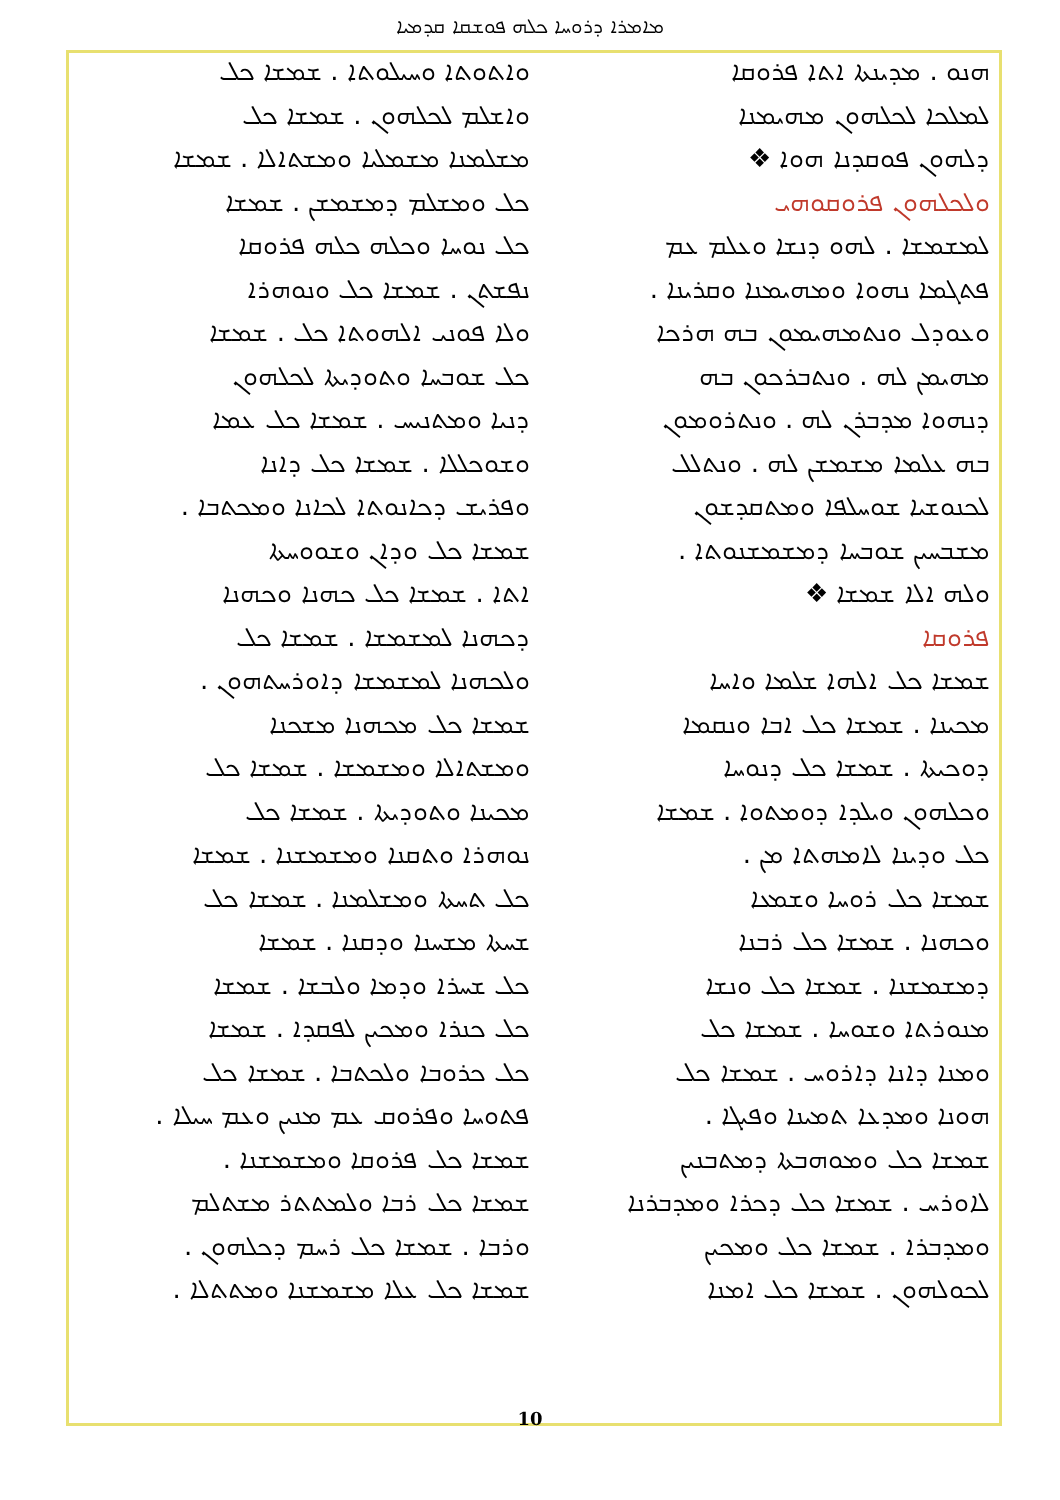ܡܐܡܪܐ ܕܪܘܚܐ ܟܠܗ ܦܘܫܩܐ ܩܕܡܝܐ
ܗܢܘ . ܡܕܝܢܬܐ ܐܬܐ ܦܪܘܩܐ
ܠܡܠܟܐ ܠܟܠܗܘܢ ܡܗܝܡܢܐ
ܕܠܗܘܢ ܦܘܩܕܢܐ ܗܘܐ ❖
ܘܠܟܠܗܘܢ ܦܪܘܩܘܗܝ
ܠܡܫܡܫܐ . ܠܗܘ ܕܢܫܐ ܘܥܠܡ ܥܡ
ܦܬܓܡܐ ܢܗܘܐ ܘܡܗܝܡܢܐ ܘܩܪܝܢܐ .
ܘܥܘܕܠ ܘܢܬܡܗܝܡܘܢ ܒܗ ܗܪܟܐ
ܡܗܝܡܢ ܠܗ . ܘܢܬܒܪܟܘܢ ܒܗ
ܕܢܗܘܐ ܡܕܒܪܢ ܠܗ . ܘܢܬܪܘܡܘܢ
ܒܗ ܥܠܡܐ ܡܫܡܫܢ ܠܗ . ܘܢܬܠܠ
ܠܟܢܘܫܝܐ ܫܘܚܠܦܐ ܘܡܬܩܕܫܘܢ
ܡܫܒܚܝܢ ܫܘܒܚܐ ܕܡܫܡܫܢܘܬܐ .
ܘܠܗ ܐܠܐ ܫܡܫܐ ❖
ܦܪܘܩܐ
ܫܡܫܐ ܟܠ ܐܠܗܐ ܫܠܡܐ ܘܐܚܐ
ܡܟܝܢܐ . ܫܡܫܐ ܟܠ ܐܒܐ ܘܢܩܡܐ
ܕܘܟܝܬܐ . ܫܡܫܐ ܟܠ ܕܢܘܚܐ
ܘܟܠܗܘܢ ܘܝܠܕܐ ܕܘܡܬܘܐ . ܫܡܫܐ
ܟܠ ܘܕܝܢܐ ܠܐܡܗܬܐ ܡܢ .
ܫܡܫܐ ܟܠ ܪܘܚܐ ܘܫܡܥܐ
ܘܟܗܢܐ . ܫܡܫܐ ܟܠ ܪܒܢܐ
ܕܡܫܡܫܢܐ . ܫܡܫܐ ܟܠ ܘܢܫܐ
ܡܢܘܪܬܐ ܘܫܘܚܐ . ܫܡܫܐ ܟܠ
ܘܡܢܐ ܕܐܢܐ ܕܐܪܘܚ . ܫܡܫܐ ܟܠ
ܗܘܢܐ ܘܡܕܥܐ ܬܡܝܢܐ ܘܦܝܓܐ .
ܫܡܫܐ ܟܠ ܘܡܘܗܒܬܐ ܕܡܬܒܢܝܢ
ܠܐܘܪܚ . ܫܡܫܐ ܟܠ ܕܟܪܐ ܘܡܕܒܪܢܐ
ܘܡܕܒܪܐ . ܫܡܫܐ ܟܠ ܘܡܟܝܢ
ܠܟܘܠܗܘܢ . ܫܡܫܐ ܟܠ ܐܡܢܐ
ܘܐܬܘܬܐ ܘܚܝܠܘܬܐ . ܫܡܫܐ ܟܠ
ܘܐܫܠܡ ܠܟܠܗܘܢ . ܫܡܫܐ ܟܠ
ܡܫܠܡܢܐ ܡܫܡܠܝܐ ܘܡܫܬܐܠܐ . ܫܡܫܐ
ܟܠ ܘܡܫܠܡ ܕܡܫܡܫܢ . ܫܡܫܐ
ܟܠ ܢܘܚܐ ܘܟܠܗ ܟܠܗ ܦܪܘܩܐ
ܢܦܫܬܢ . ܫܡܫܐ ܟܠ ܘܢܘܗܪܐ
ܘܠܐ ܦܘܢܝ ܐܠܗܘܬܐ ܟܠ . ܫܡܫܐ
ܟܠ ܫܘܒܚܐ ܘܬܘܕܝܬܐ ܠܟܠܗܘܢ
ܕܢܝܐ ܘܡܬܢܝܚ . ܫܡܫܐ ܟܠ ܥܡܐ
ܘܫܘܟܠܠܐ . ܫܡܫܐ ܟܠ ܕܐܢܐ
ܘܦܪܝܫ ܕܟܐܢܘܬܐ ܠܟܐܢܐ ܘܡܟܬܒܐ .
ܫܡܫܐ ܟܠ ܘܕܐܢ ܘܫܘܘܚܬܐ
ܐܬܐ . ܫܡܫܐ ܟܠ ܟܗܢܐ ܘܟܗܢܐ
ܕܟܗܢܐ ܠܡܫܡܫܐ . ܫܡܫܐ ܟܠ
ܘܠܟܗܢܐ ܠܡܫܡܫܐ ܕܐܘܪܚܬܗܘܢ .
ܫܡܫܐ ܟܠ ܡܟܗܢܐ ܡܫܟܢܐ
ܘܡܫܬܐܠܐ ܘܡܫܡܫܐ . ܫܡܫܐ ܟܠ
ܡܟܝܢܐ ܘܬܘܕܝܬܐ . ܫܡܫܐ ܟܠ
ܢܘܗܪܐ ܘܬܩܢܐ ܘܡܫܡܫܢܐ . ܫܡܫܐ
ܟܠ ܬܚܬܐ ܘܡܫܠܡܢܐ . ܫܡܫܐ ܟܠ
ܫܚܬܐ ܡܫܚܢܐ ܘܕܩܢܐ . ܫܡܫܐ
ܟܠ ܫܚܪܐ ܘܕܡܐ ܘܠܒܫܐ . ܫܡܫܐ
ܟܠ ܟܢܪܐ ܘܡܟܝܢ ܠܦܩܕܐ . ܫܡܫܐ
ܟܠ ܟܪܘܒܐ ܘܠܟܬܒܐ . ܫܡܫܐ ܟܠ
ܦܬܘܚܐ ܘܦܪܘܩ ܥܡ ܡܢܝܢ ܘܥܡ ܚܝܠܐ .
ܫܡܫܐ ܟܠ ܦܪܘܩܐ ܘܡܫܡܫܢܐ .
ܫܡܫܐ ܟܠ ܪܒܐ ܘܠܡܬܬܪ ܡܫܬܠܡ
ܘܪܒܐ . ܫܡܫܐ ܟܠ ܪܚܡ ܕܟܠܗܘܢ .
ܫܡܫܐ ܟܠ ܥܠܐ ܡܫܡܫܢܐ ܘܡܬܬܠܐ .
10